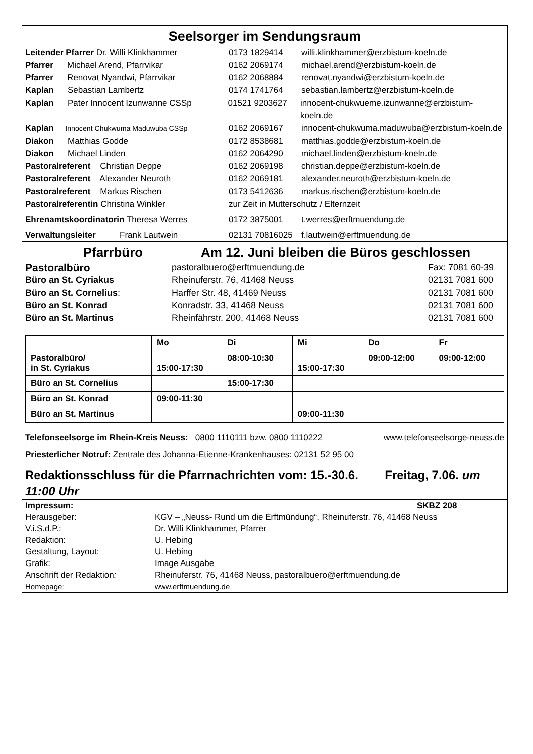Seelsorger im Sendungsraum
Leitender Pfarrer Dr. Willi Klinkhammer 0173 1829414 willi.klinkhammer@erzbistum-koeln.de
Pfarrer Michael Arend, Pfarrvikar 0162 2069174 michael.arend@erzbistum-koeln.de
Pfarrer Renovat Nyandwi, Pfarrvikar 0162 2068884 renovat.nyandwi@erzbistum-koeln.de
Kaplan Sebastian Lambertz 0174 1741764 sebastian.lambertz@erzbistum-koeln.de
Kaplan Pater Innocent Izunwanne CSSp 01521 9203627 innocent-chukwueme.izunwanne@erzbistum-koeln.de
Kaplan Innocent Chukwuma Maduwuba CSSp 0162 2069167 innocent-chukwuma.maduwuba@erzbistum-koeln.de
Diakon Matthias Godde 0172 8538681 matthias.godde@erzbistum-koeln.de
Diakon Michael Linden 0162 2064290 michael.linden@erzbistum-koeln.de
Pastoralreferent Christian Deppe 0162 2069198 christian.deppe@erzbistum-koeln.de
Pastoralreferent Alexander Neuroth 0162 2069181 alexander.neuroth@erzbistum-koeln.de
Pastoralreferent Markus Rischen 0173 5412636 markus.rischen@erzbistum-koeln.de
Pastoralreferentin Christina Winkler zur Zeit in Mutterschutz / Elternzeit
Ehrenamtskoordinatorin Theresa Werres 0172 3875001 t.werres@erftmuendung.de
Verwaltungsleiter Frank Lautwein 02131 70816025 f.lautwein@erftmuendung.de
Pfarrbüro Am 12. Juni bleiben die Büros geschlossen
Pastoralbüro pastoralbuero@erftmuendung.de Fax: 7081 60-39
Büro an St. Cyriakus Rheinuferstr. 76, 41468 Neuss 02131 7081 600
Büro an St. Cornelius: Harffer Str. 48, 41469 Neuss 02131 7081 600
Büro an St. Konrad Konradstr. 33, 41468 Neuss 02131 7081 600
Büro an St. Martinus Rheinfährstr. 200, 41468 Neuss 02131 7081 600
| | Mo | Di | Mi | Do | Fr |
| --- | --- | --- | --- | --- | --- |
| Pastoralbüro/ in St. Cyriakus | 15:00-17:30 | 08:00-10:30 | 15:00-17:30 | 09:00-12:00 | 09:00-12:00 |
| Büro an St. Cornelius | | 15:00-17:30 | | | |
| Büro an St. Konrad | 09:00-11:30 | | | | |
| Büro an St. Martinus | | | 09:00-11:30 | | |
Telefonseelsorge im Rhein-Kreis Neuss: 0800 1110111 bzw. 0800 1110222 www.telefonseelsorge-neuss.de
Priesterlicher Notruf: Zentrale des Johanna-Etienne-Krankenhauses: 02131 52 95 00
Redaktionsschluss für die Pfarrnachrichten vom: 15.-30.6. Freitag, 7.06. um 11:00 Uhr
Impressum: SKBZ 208
Herausgeber: KGV – „Neuss- Rund um die Erftmündung“, Rheinuferstr. 76, 41468 Neuss
V.i.S.d.P.: Dr. Willi Klinkhammer, Pfarrer
Redaktion: U. Hebing
Gestaltung, Layout: U. Hebing
Grafik: Image Ausgabe
Anschrift der Redaktion: Rheinuferstr. 76, 41468 Neuss, pastoralbuero@erftmuendung.de
Homepage: www.erftmuendung.de